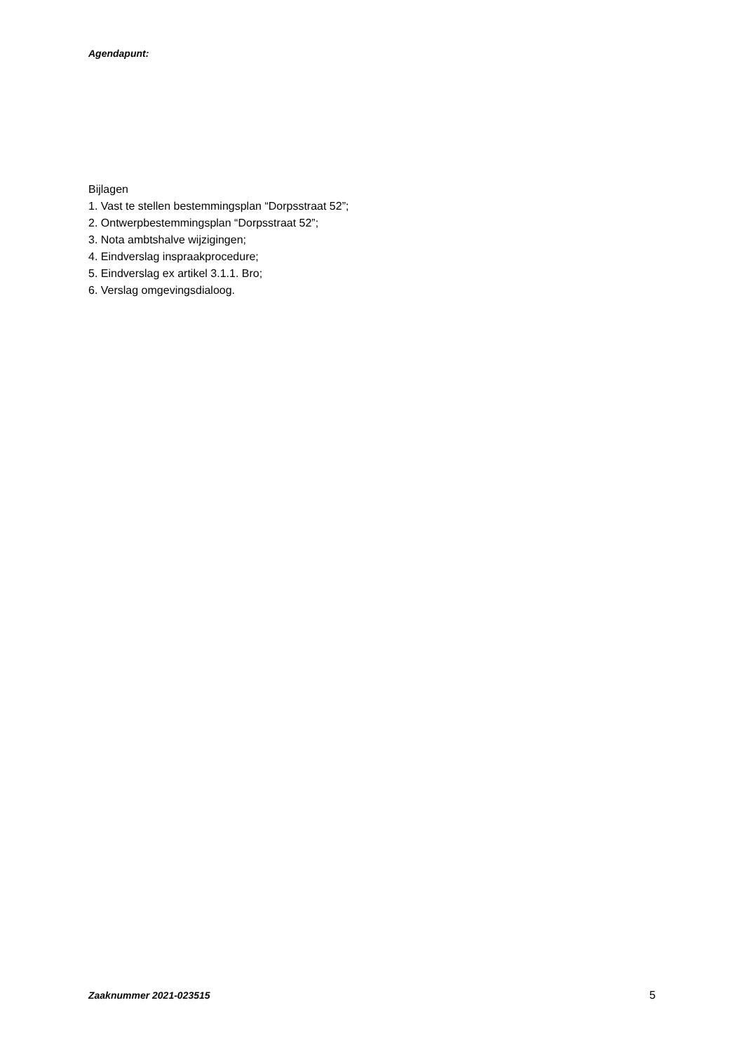Agendapunt:
Bijlagen
1. Vast te stellen bestemmingsplan “Dorpsstraat 52”;
2. Ontwerpbestemmingsplan “Dorpsstraat 52”;
3. Nota ambtshalve wijzigingen;
4. Eindverslag inspraakprocedure;
5. Eindverslag ex artikel 3.1.1. Bro;
6. Verslag omgevingsdialoog.
Zaaknummer 2021-023515 5